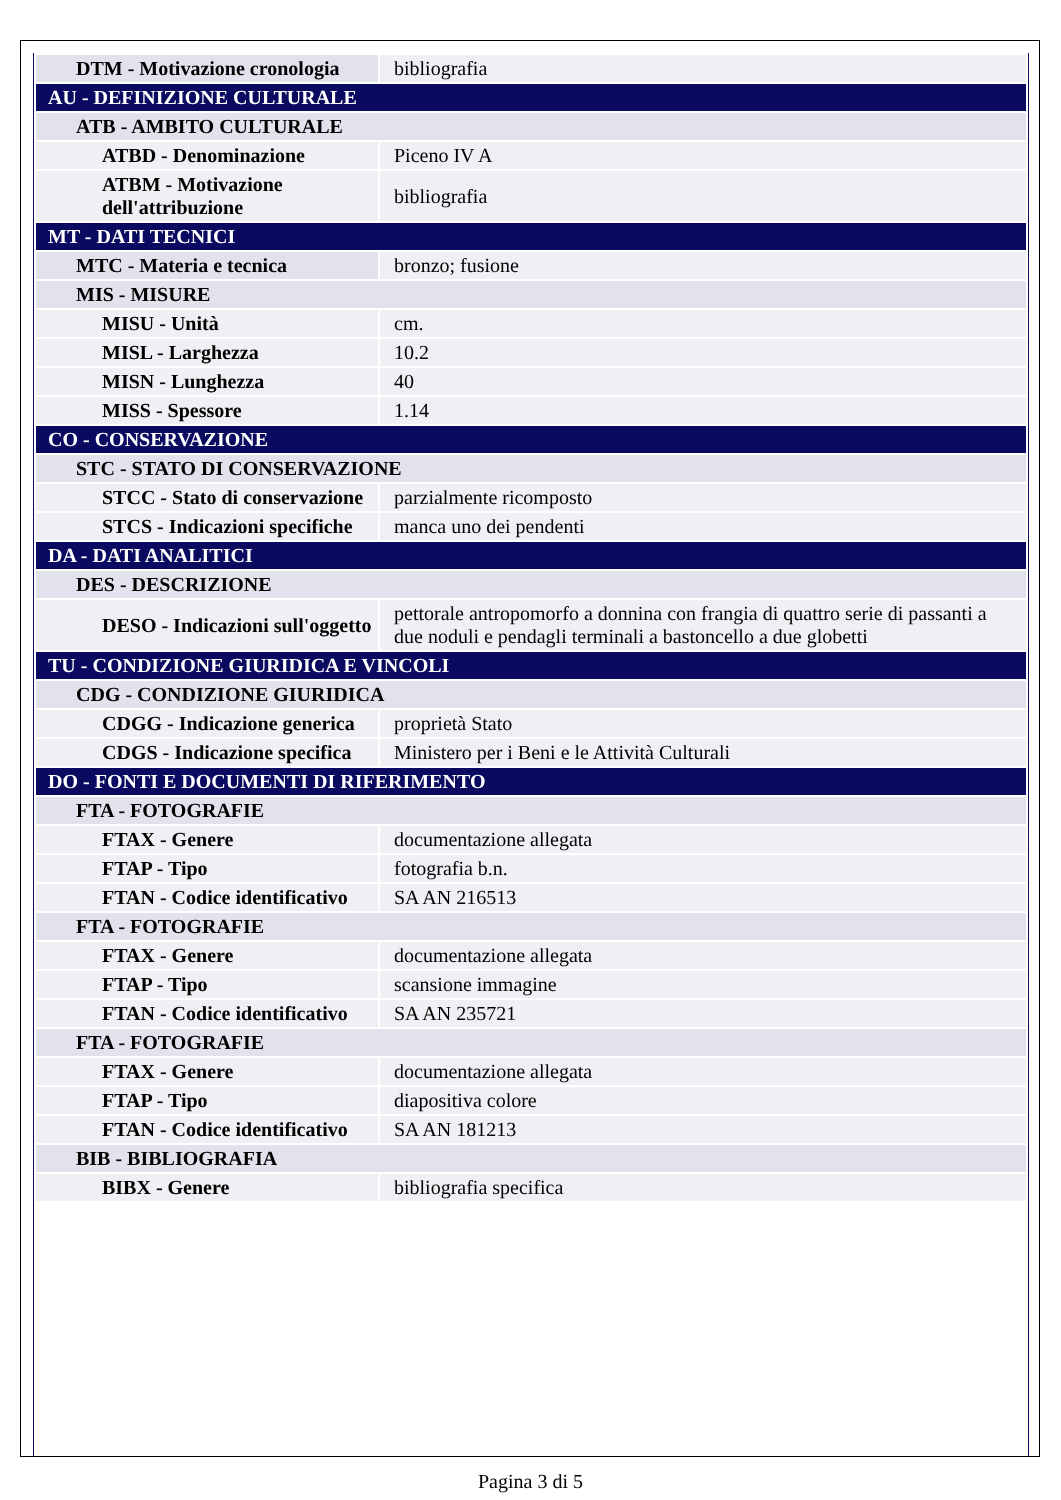| DTM - Motivazione cronologia | bibliografia |
| AU - DEFINIZIONE CULTURALE | |
| ATB - AMBITO CULTURALE | |
| ATBD - Denominazione | Piceno IV A |
| ATBM - Motivazione dell'attribuzione | bibliografia |
| MT - DATI TECNICI | |
| MTC - Materia e tecnica | bronzo; fusione |
| MIS - MISURE | |
| MISU - Unità | cm. |
| MISL - Larghezza | 10.2 |
| MISN - Lunghezza | 40 |
| MISS - Spessore | 1.14 |
| CO - CONSERVAZIONE | |
| STC - STATO DI CONSERVAZIONE | |
| STCC - Stato di conservazione | parzialmente ricomposto |
| STCS - Indicazioni specifiche | manca uno dei pendenti |
| DA - DATI ANALITICI | |
| DES - DESCRIZIONE | |
| DESO - Indicazioni sull'oggetto | pettorale antropomorfo a donnina con frangia di quattro serie di passanti a due noduli e pendagli terminali a bastoncello a due globetti |
| TU - CONDIZIONE GIURIDICA E VINCOLI | |
| CDG - CONDIZIONE GIURIDICA | |
| CDGG - Indicazione generica | proprietà Stato |
| CDGS - Indicazione specifica | Ministero per i Beni e le Attività Culturali |
| DO - FONTI E DOCUMENTI DI RIFERIMENTO | |
| FTA - FOTOGRAFIE | |
| FTAX - Genere | documentazione allegata |
| FTAP - Tipo | fotografia b.n. |
| FTAN - Codice identificativo | SA AN 216513 |
| FTA - FOTOGRAFIE | |
| FTAX - Genere | documentazione allegata |
| FTAP - Tipo | scansione immagine |
| FTAN - Codice identificativo | SA AN 235721 |
| FTA - FOTOGRAFIE | |
| FTAX - Genere | documentazione allegata |
| FTAP - Tipo | diapositiva colore |
| FTAN - Codice identificativo | SA AN 181213 |
| BIB - BIBLIOGRAFIA | |
| BIBX - Genere | bibliografia specifica |
Pagina 3 di 5